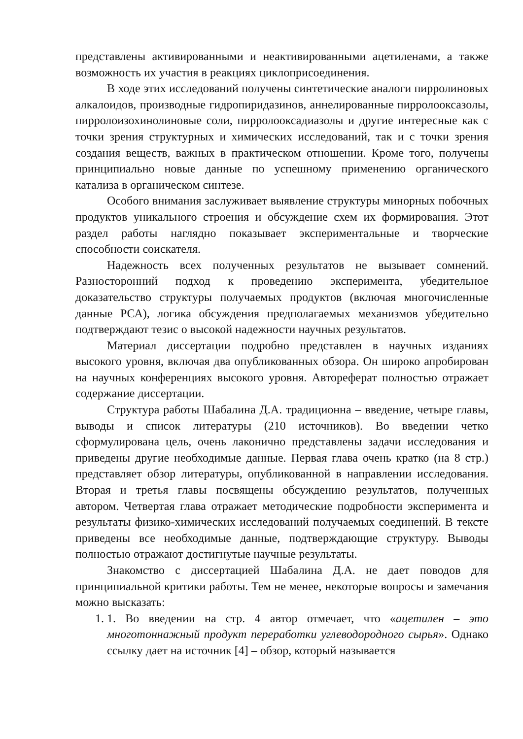представлены активированными и неактивированными ацетиленами, а также возможность их участия в реакциях циклоприсоединения.
В ходе этих исследований получены синтетические аналоги пирролиновых алкалоидов, производные гидропиридазинов, аннелированные пирролооксазолы, пирролоизохинолиновые соли, пирролооксадиазолы и другие интересные как с точки зрения структурных и химических исследований, так и с точки зрения создания веществ, важных в практическом отношении. Кроме того, получены принципиально новые данные по успешному применению органического катализа в органическом синтезе.
Особого внимания заслуживает выявление структуры минорных побочных продуктов уникального строения и обсуждение схем их формирования. Этот раздел работы наглядно показывает экспериментальные и творческие способности соискателя.
Надежность всех полученных результатов не вызывает сомнений. Разносторонний подход к проведению эксперимента, убедительное доказательство структуры получаемых продуктов (включая многочисленные данные РСА), логика обсуждения предполагаемых механизмов убедительно подтверждают тезис о высокой надежности научных результатов.
Материал диссертации подробно представлен в научных изданиях высокого уровня, включая два опубликованных обзора. Он широко апробирован на научных конференциях высокого уровня. Автореферат полностью отражает содержание диссертации.
Структура работы Шабалина Д.А. традиционна – введение, четыре главы, выводы и список литературы (210 источников). Во введении четко сформулирована цель, очень лаконично представлены задачи исследования и приведены другие необходимые данные. Первая глава очень кратко (на 8 стр.) представляет обзор литературы, опубликованной в направлении исследования. Вторая и третья главы посвящены обсуждению результатов, полученных автором. Четвертая глава отражает методические подробности эксперимента и результаты физико-химических исследований получаемых соединений. В тексте приведены все необходимые данные, подтверждающие структуру. Выводы полностью отражают достигнутые научные результаты.
Знакомство с диссертацией Шабалина Д.А. не дает поводов для принципиальной критики работы. Тем не менее, некоторые вопросы и замечания можно высказать:
1. 1. Во введении на стр. 4 автор отмечает, что «ацетилен – это многотоннажный продукт переработки углеводородного сырья». Однако ссылку дает на источник [4] – обзор, который называется